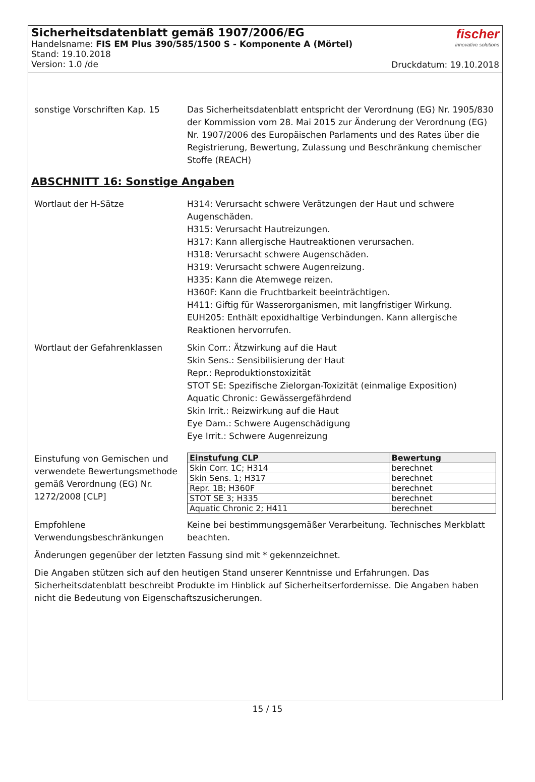Sicherheitsdatenblatt gemäß 1907/2006/EG
Handelsname: FIS EM Plus 390/585/1500 S - Komponente A (Mörtel)
Stand: 19.10.2018
Version: 1.0 /de
fischer
innovative solutions
Druckdatum: 19.10.2018
sonstige Vorschriften Kap. 15 Das Sicherheitsdatenblatt entspricht der Verordnung (EG) Nr. 1905/830 der Kommission vom 28. Mai 2015 zur Änderung der Verordnung (EG) Nr. 1907/2006 des Europäischen Parlaments und des Rates über die Registrierung, Bewertung, Zulassung und Beschränkung chemischer Stoffe (REACH)
ABSCHNITT 16: Sonstige Angaben
Wortlaut der H-Sätze H314: Verursacht schwere Verätzungen der Haut und schwere Augenschäden.
H315: Verursacht Hautreizungen.
H317: Kann allergische Hautreaktionen verursachen.
H318: Verursacht schwere Augenschäden.
H319: Verursacht schwere Augenreizung.
H335: Kann die Atemwege reizen.
H360F: Kann die Fruchtbarkeit beeinträchtigen.
H411: Giftig für Wasserorganismen, mit langfristiger Wirkung.
EUH205: Enthält epoxidhaltige Verbindungen. Kann allergische Reaktionen hervorrufen.
Wortlaut der Gefahrenklassen Skin Corr.: Ätzwirkung auf die Haut
Skin Sens.: Sensibilisierung der Haut
Repr.: Reproduktionstoxizität
STOT SE: Spezifische Zielorgan-Toxizität (einmalige Exposition)
Aquatic Chronic: Gewässergefährdend
Skin Irrit.: Reizwirkung auf die Haut
Eye Dam.: Schwere Augenschädigung
Eye Irrit.: Schwere Augenreizung
Einstufung von Gemischen und verwendete Bewertungsmethode gemäß Verordnung (EG) Nr. 1272/2008 [CLP]
| Einstufung CLP | Bewertung |
| --- | --- |
| Skin Corr. 1C; H314 | berechnet |
| Skin Sens. 1; H317 | berechnet |
| Repr. 1B; H360F | berechnet |
| STOT SE 3; H335 | berechnet |
| Aquatic Chronic 2; H411 | berechnet |
Empfohlene Verwendungsbeschränkungen
Keine bei bestimmungsgemäßer Verarbeitung. Technisches Merkblatt beachten.
Änderungen gegenüber der letzten Fassung sind mit * gekennzeichnet.
Die Angaben stützen sich auf den heutigen Stand unserer Kenntnisse und Erfahrungen. Das Sicherheitsdatenblatt beschreibt Produkte im Hinblick auf Sicherheitserfordernisse. Die Angaben haben nicht die Bedeutung von Eigenschaftszusicherungen.
15 / 15